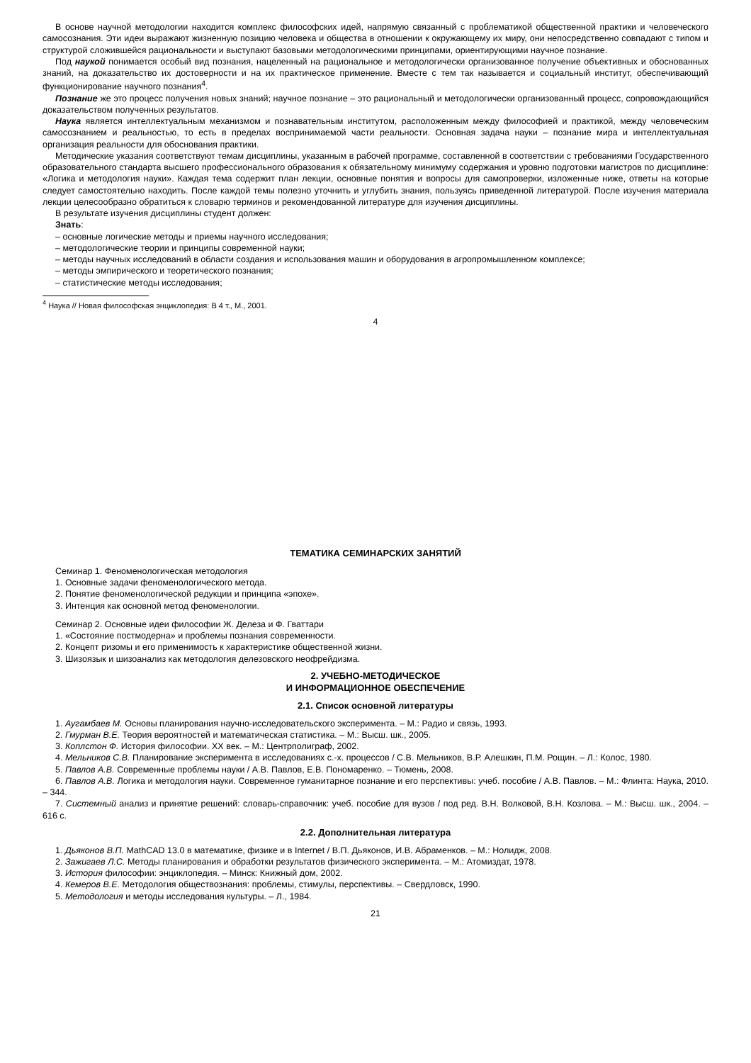В основе научной методологии находится комплекс философских идей, напрямую связанный с проблематикой общественной практики и человеческого самосознания. Эти идеи выражают жизненную позицию человека и общества в отношении к окружающему их миру, они непосредственно совпадают с типом и структурой сложившейся рациональности и выступают базовыми методологическими принципами, ориентирующими научное познание.
Под наукой понимается особый вид познания, нацеленный на рациональное и методологически организованное получение объективных и обоснованных знаний, на доказательство их достоверности и на их практическое применение. Вместе с тем так называется и социальный институт, обеспечивающий функционирование научного познания<sup>4</sup>.
Познание же это процесс получения новых знаний; научное познание – это рациональный и методологически организованный процесс, сопровождающийся доказательством полученных результатов.
Наука является интеллектуальным механизмом и познавательным институтом, расположенным между философией и практикой, между человеческим самосознанием и реальностью, то есть в пределах воспринимаемой части реальности. Основная задача науки – познание мира и интеллектуальная организация реальности для обоснования практики.
Методические указания соответствуют темам дисциплины, указанным в рабочей программе, составленной в соответствии с требованиями Государственного образовательного стандарта высшего профессионального образования к обязательному минимуму содержания и уровню подготовки магистров по дисциплине: «Логика и методология науки». Каждая тема содержит план лекции, основные понятия и вопросы для самопроверки, изложенные ниже, ответы на которые следует самостоятельно находить. После каждой темы полезно уточнить и углубить знания, пользуясь приведенной литературой. После изучения материала лекции целесообразно обратиться к словарю терминов и рекомендованной литературе для изучения дисциплины.
В результате изучения дисциплины студент должен:
Знать:
– основные логические методы и приемы научного исследования;
– методологические теории и принципы современной науки;
– методы научных исследований в области создания и использования машин и оборудования в агропромышленном комплексе;
– методы эмпирического и теоретического познания;
– статистические методы исследования;
<sup>4</sup> Наука // Новая философская энциклопедия: В 4 т., М., 2001.
4
ТЕМАТИКА СЕМИНАРСКИХ ЗАНЯТИЙ
Семинар 1. Феноменологическая методология
1. Основные задачи феноменологического метода.
2. Понятие феноменологической редукции и принципа «эпохе».
3. Интенция как основной метод феноменологии.
Семинар 2. Основные идеи философии Ж. Делеза и Ф. Гваттари
1. «Состояние постмодерна» и проблемы познания современности.
2. Концепт ризомы и его применимость к характеристике общественной жизни.
3. Шизоязык и шизоанализ как методология делезовского неофрейдизма.
2. УЧЕБНО-МЕТОДИЧЕСКОЕ
И ИНФОРМАЦИОННОЕ ОБЕСПЕЧЕНИЕ
2.1. Список основной литературы
1. Аугамбаев М. Основы планирования научно-исследовательского эксперимента. – М.: Радио и связь, 1993.
2. Гмурман В.Е. Теория вероятностей и математическая статистика. – М.: Высш. шк., 2005.
3. Коплстон Ф. История философии. XX век. – М.: Центрполиграф, 2002.
4. Мельников С.В. Планирование эксперимента в исследованиях с.-х. процессов / С.В. Мельников, В.Р. Алешкин, П.М. Рощин. – Л.: Колос, 1980.
5. Павлов А.В. Современные проблемы науки / А.В. Павлов, Е.В. Пономаренко. – Тюмень, 2008.
6. Павлов А.В. Логика и методология науки. Современное гуманитарное познание и его перспективы: учеб. пособие / А.В. Павлов. – М.: Флинта: Наука, 2010. – 344.
7. Системный анализ и принятие решений: словарь-справочник: учеб. пособие для вузов / под ред. В.Н. Волковой, В.Н. Козлова. – М.: Высш. шк., 2004. – 616 с.
2.2. Дополнительная литература
1. Дьяконов В.П. MathCAD 13.0 в математике, физике и в Internet / В.П. Дьяконов, И.В. Абраменков. – М.: Нолидж, 2008.
2. Зажигаев Л.С. Методы планирования и обработки результатов физического эксперимента. – М.: Атомиздат, 1978.
3. История философии: энциклопедия. – Минск: Книжный дом, 2002.
4. Кемеров В.Е. Методология обществознания: проблемы, стимулы, перспективы. – Свердловск, 1990.
5. Методология и методы исследования культуры. – Л., 1984.
21